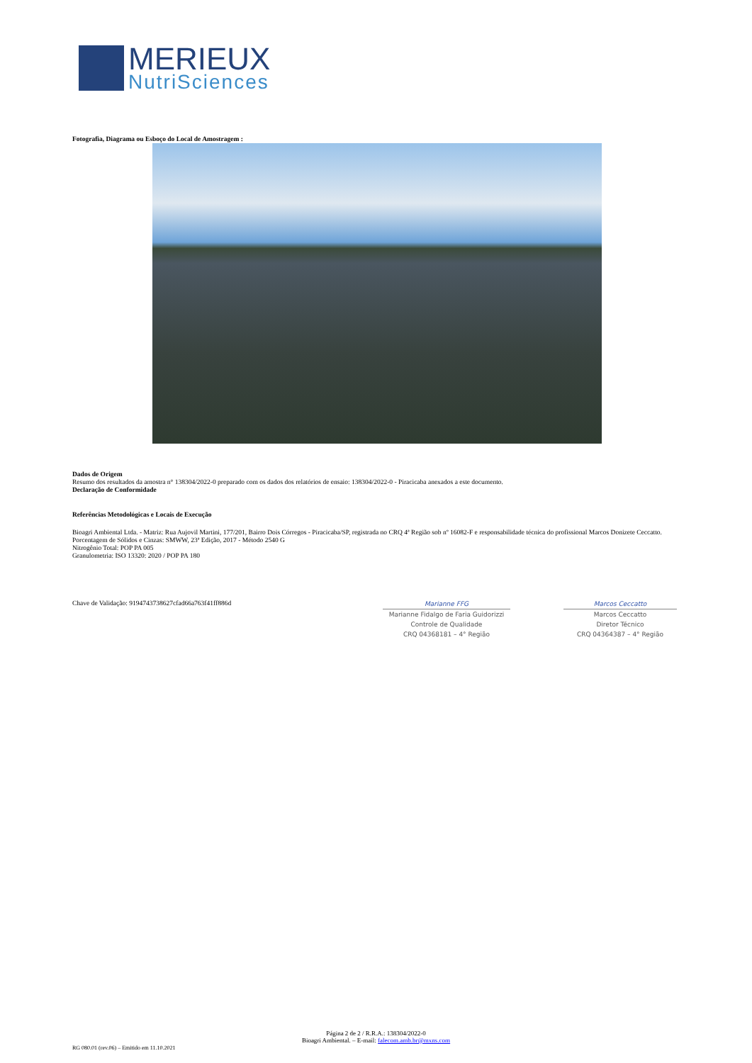MERIEUX
NutriSciences
Fotografia, Diagrama ou Esboço do Local de Amostragem :
Dados de Origem
Resumo dos resultados da amostra n° 138304/2022-0 preparado com os dados dos relatórios de ensaio: 138304/2022-0 - Piracicaba anexados a este documento.
Declaração de Conformidade
Referências Metodológicas e Locais de Execução
Bioagri Ambiental Ltda. - Matriz: Rua Aujovil Martini, 177/201, Bairro Dois Córregos - Piracicaba/SP, registrada no CRQ 4ª Região sob nº 16082-F e responsabilidade técnica do profissional Marcos Donizete Ceccatto.
Porcentagem de Sólidos e Cinzas: SMWW, 23ª Edição, 2017 - Método 2540 G
Nitrogênio Total: POP PA 005
Granulometria: ISO 13320: 2020 / POP PA 180
Chave de Validação: 9194743738627cfad66a763f41ff886d
Marianne FFG
Marianne Fidalgo de Faria Guidorizzi
Controle de Qualidade
CRQ 04368181 – 4° Região
Marcos Ceccatto
Marcos Ceccatto
Diretor Técnico
CRQ 04364387 – 4° Região
Página 2 de 2 / R.R.A.: 138304/2022-0
Bioagri Ambiental. – E-mail: falecom.amb.br@mxns.com
RG 080.01 (rev.06) – Emitido em 11.10.2021